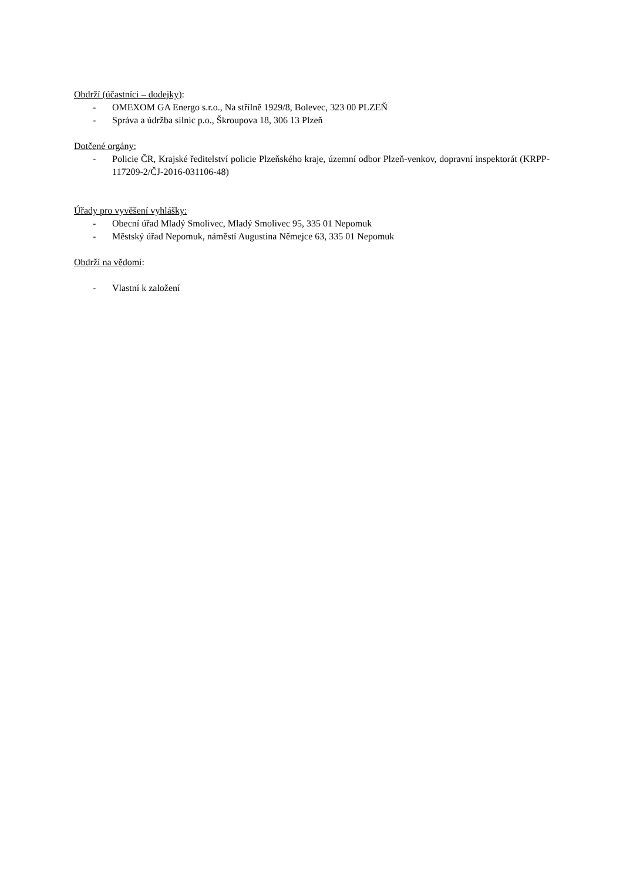Obdrží (účastníci – dodejky):
- OMEXOM GA Energo s.r.o., Na střílně 1929/8, Bolevec, 323 00 PLZEŇ
- Správa a údržba silnic p.o., Škroupova 18, 306 13 Plzeň
Dotčené orgány:
- Policie ČR, Krajské ředitelství policie Plzeňského kraje, územní odbor Plzeň-venkov, dopravní inspektorát (KRPP-117209-2/ČJ-2016-031106-48)
Úřady pro vyvěšení vyhlášky:
- Obecní úřad Mladý Smolivec, Mladý Smolivec 95, 335 01 Nepomuk
- Městský úřad Nepomuk, náměstí Augustina Němejce 63, 335 01 Nepomuk
Obdrží na vědomí:
- Vlastní k založení